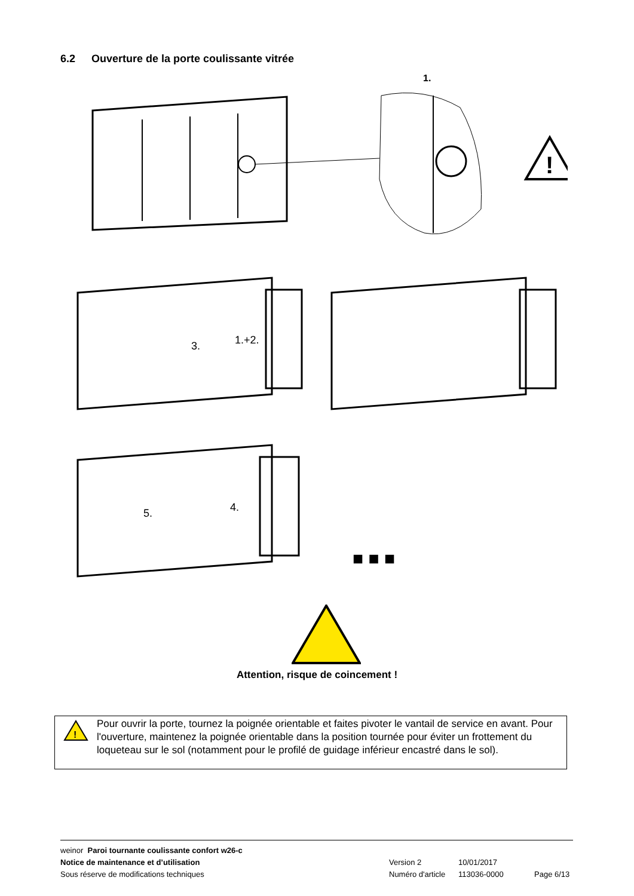6.2 Ouverture de la porte coulissante vitrée
1.
!
3.
1.+2.
5.
4.
■ ■ ■
Attention, risque de coincement !
!
Pour ouvrir la porte, tournez la poignée orientable et faites pivoter le vantail de service en avant. Pour l'ouverture, maintenez la poignée orientable dans la position tournée pour éviter un frottement du loqueteau sur le sol (notamment pour le profilé de guidage inférieur encastré dans le sol).
weinor Paroi tournante coulissante confort w26-c
Notice de maintenance et d’utilisation Version 2 10/01/2017
Sous réserve de modifications techniques Numéro d'article 113036-0000 Page 6/13